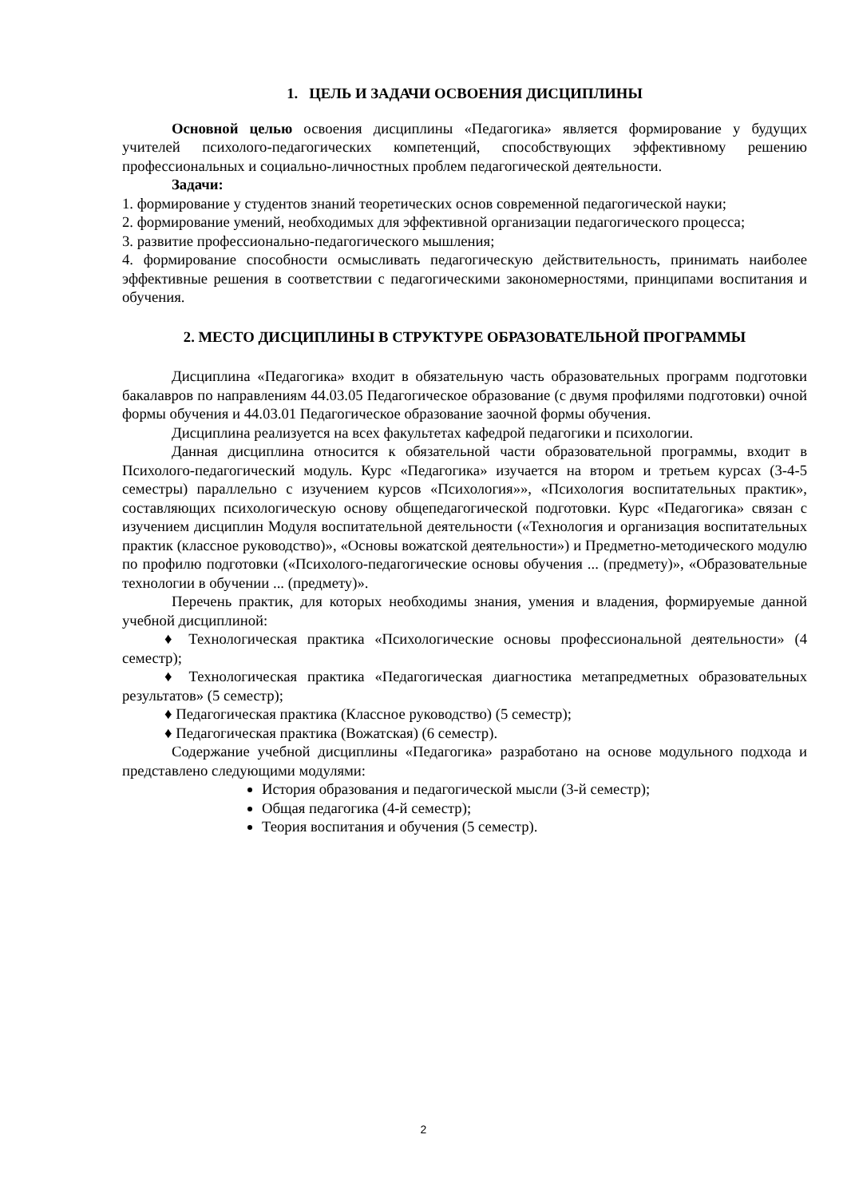1. ЦЕЛЬ И ЗАДАЧИ ОСВОЕНИЯ ДИСЦИПЛИНЫ
Основной целью освоения дисциплины «Педагогика» является формирование у будущих учителей психолого-педагогических компетенций, способствующих эффективному решению профессиональных и социально-личностных проблем педагогической деятельности.
Задачи:
1. формирование у студентов знаний теоретических основ современной педагогической науки;
2. формирование умений, необходимых для эффективной организации педагогического процесса;
3. развитие профессионально-педагогического мышления;
4. формирование способности осмысливать педагогическую действительность, принимать наиболее эффективные решения в соответствии с педагогическими закономерностями, принципами воспитания и обучения.
2. МЕСТО ДИСЦИПЛИНЫ В СТРУКТУРЕ ОБРАЗОВАТЕЛЬНОЙ ПРОГРАММЫ
Дисциплина «Педагогика» входит в обязательную часть образовательных программ подготовки бакалавров по направлениям 44.03.05 Педагогическое образование (с двумя профилями подготовки) очной формы обучения и 44.03.01 Педагогическое образование заочной формы обучения.
Дисциплина реализуется на всех факультетах кафедрой педагогики и психологии.
Данная дисциплина относится к обязательной части образовательной программы, входит в Психолого-педагогический модуль. Курс «Педагогика» изучается на втором и третьем курсах (3-4-5 семестры) параллельно с изучением курсов «Психология»», «Психология воспитательных практик», составляющих психологическую основу общепедагогической подготовки. Курс «Педагогика» связан с изучением дисциплин Модуля воспитательной деятельности («Технология и организация воспитательных практик (классное руководство)», «Основы вожатской деятельности») и Предметно-методического модулю по профилю подготовки («Психолого-педагогические основы обучения ... (предмету)», «Образовательные технологии в обучении ... (предмету)».
Перечень практик, для которых необходимы знания, умения и владения, формируемые данной учебной дисциплиной:
♦ Технологическая практика «Психологические основы профессиональной деятельности» (4 семестр);
♦ Технологическая практика «Педагогическая диагностика метапредметных образовательных результатов» (5 семестр);
♦ Педагогическая практика (Классное руководство) (5 семестр);
♦ Педагогическая практика (Вожатская) (6 семестр).
Содержание учебной дисциплины «Педагогика» разработано на основе модульного подхода и представлено следующими модулями:
История образования и педагогической мысли (3-й семестр);
Общая педагогика (4-й семестр);
Теория воспитания и обучения (5 семестр).
2